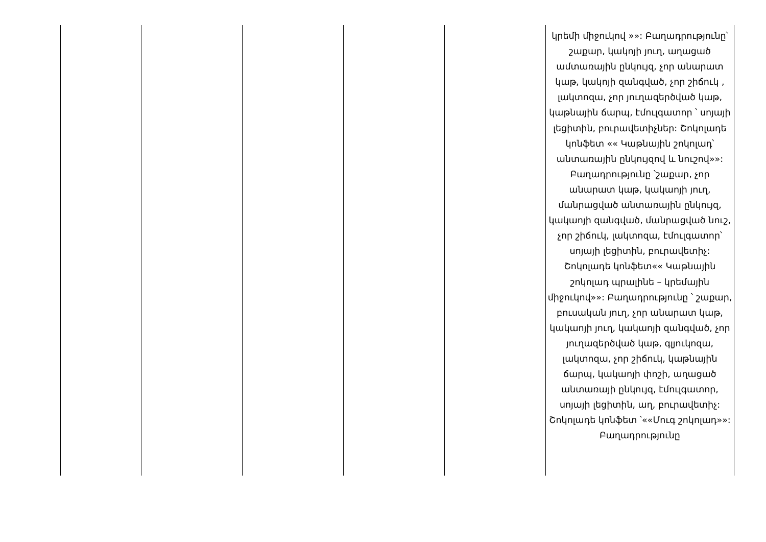| | | | | | կրեմի միջուկով »»: Բաղադրությունը՝ շաքար, կակոյի յուղ, աղացած ամտառային ընկույզ, չոր անարատ կաթ, կակոյի զանգված, չոր շիճուկ , լակտոզա, չոր յուղազերծված կաթ, կաթնային ճարպ, էմուլգատոր ՝ սոյայի լեցիտին, բուրավետիչներ: Շոկոլադե կոնֆետ «« Կաթնային շոկոլադ՝ անտառային ընկույզով և նուշով»»: Բաղադրությունը ՝շաքար, չոր անարատ կաթ, կակաոյի յուղ, մանրացված անտառային ընկույզ, կակաոյի զանգված, մանրացված նուշ, չոր շիճուկ, լակտոզա, էմուլգատոր՝ սոյայի լեցիտին, բուրավետիչ: Շոկոլադե կոնֆետ«« Կաթնային շոկոլադ պրալինե – կրեմային միջուկով»»: Բաղադրությունը ՝ շաքար, բուսական յուղ, չոր անարատ կաթ, կակաոյի յուղ, կակաոյի զանգված, չոր յուղազերծված կաթ, գլյուկոզա, լակտոզա, չոր շիճուկ, կաթնային ճարպ, կակաոյի փոշի, աղացած անտառայի ընկույզ, էմուլգատոր, սոյայի լեցիտին, աղ, բուրավետիչ: Շոկոլադե կոնֆետ ՝««Մուգ շոկոլադ»»: Բաղադրությունը |